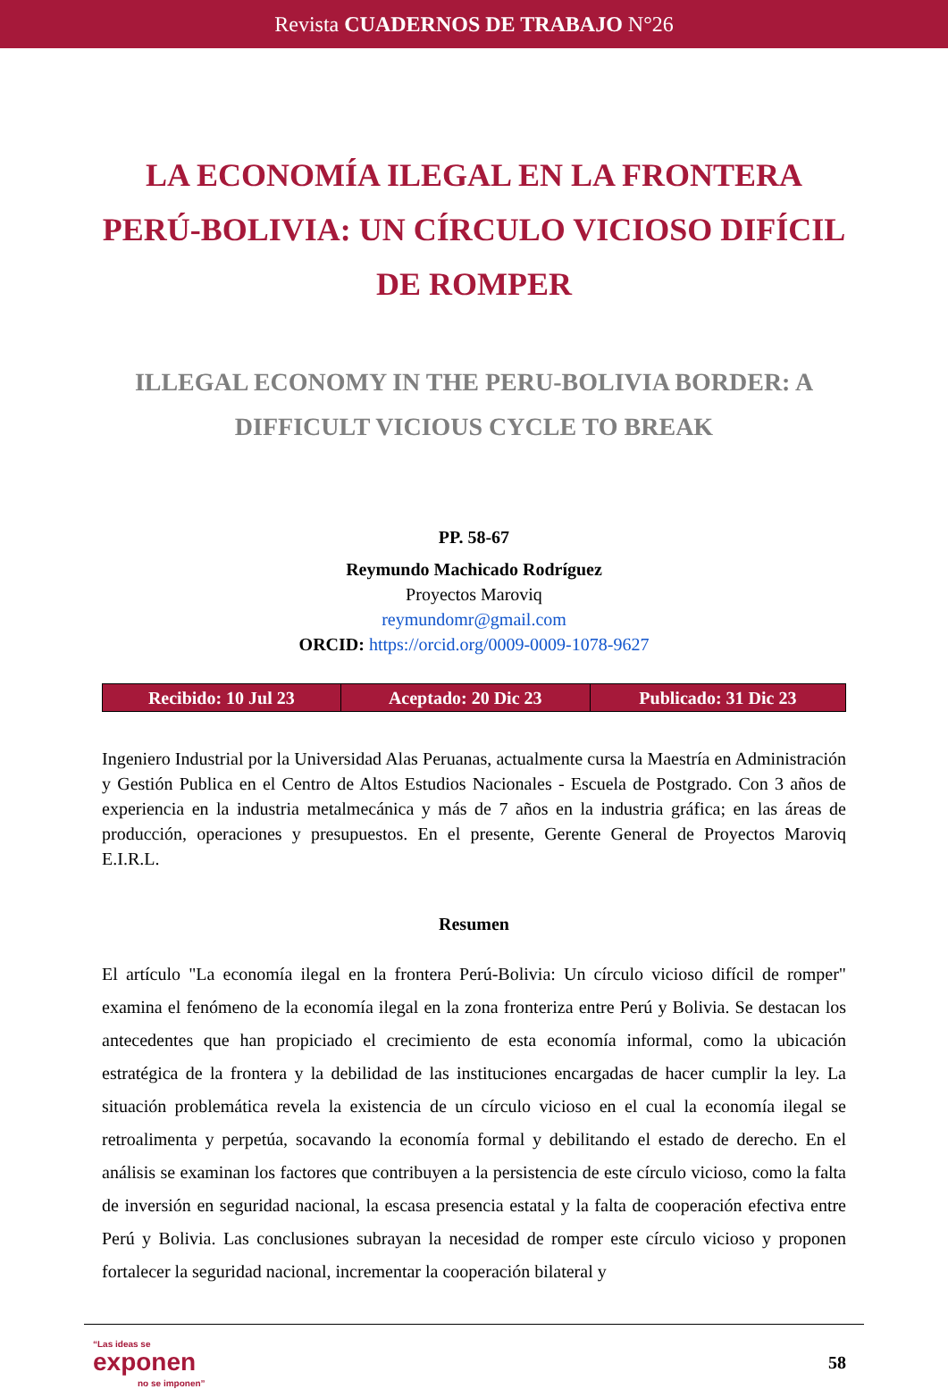Revista CUADERNOS DE TRABAJO N°26
LA ECONOMÍA ILEGAL EN LA FRONTERA PERÚ-BOLIVIA: UN CÍRCULO VICIOSO DIFÍCIL DE ROMPER
ILLEGAL ECONOMY IN THE PERU-BOLIVIA BORDER: A DIFFICULT VICIOUS CYCLE TO BREAK
PP. 58-67
Reymundo Machicado Rodríguez
Proyectos Maroviq
reymundomr@gmail.com
ORCID: https://orcid.org/0009-0009-1078-9627
| Recibido: 10 Jul 23 | Aceptado: 20 Dic 23 | Publicado: 31 Dic 23 |
Ingeniero Industrial por la Universidad Alas Peruanas, actualmente cursa la Maestría en Administración y Gestión Publica en el Centro de Altos Estudios Nacionales - Escuela de Postgrado. Con 3 años de experiencia en la industria metalmecánica y más de 7 años en la industria gráfica; en las áreas de producción, operaciones y presupuestos. En el presente, Gerente General de Proyectos Maroviq E.I.R.L.
Resumen
El artículo "La economía ilegal en la frontera Perú-Bolivia: Un círculo vicioso difícil de romper" examina el fenómeno de la economía ilegal en la zona fronteriza entre Perú y Bolivia. Se destacan los antecedentes que han propiciado el crecimiento de esta economía informal, como la ubicación estratégica de la frontera y la debilidad de las instituciones encargadas de hacer cumplir la ley. La situación problemática revela la existencia de un círculo vicioso en el cual la economía ilegal se retroalimenta y perpetúa, socavando la economía formal y debilitando el estado de derecho. En el análisis se examinan los factores que contribuyen a la persistencia de este círculo vicioso, como la falta de inversión en seguridad nacional, la escasa presencia estatal y la falta de cooperación efectiva entre Perú y Bolivia. Las conclusiones subrayan la necesidad de romper este círculo vicioso y proponen fortalecer la seguridad nacional, incrementar la cooperación bilateral y
“Las ideas se
exponen
no se imponen”
58